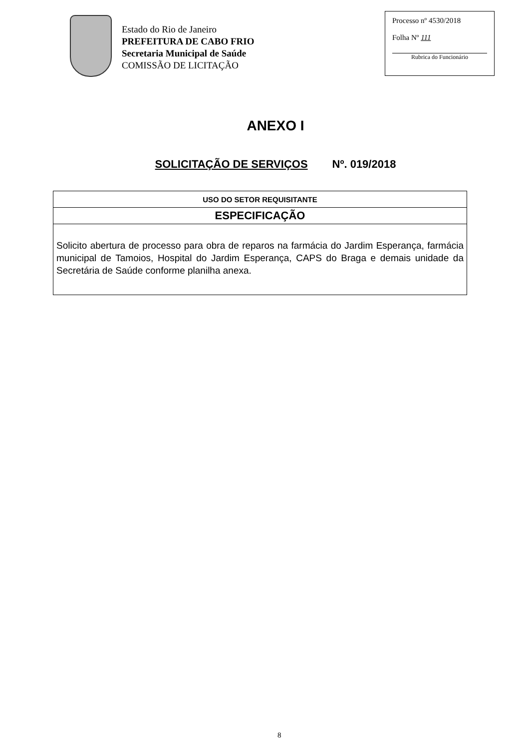Estado do Rio de Janeiro
PREFEITURA DE CABO FRIO
Secretaria Municipal de Saúde
COMISSÃO DE LICITAÇÃO
Processo nº 4530/2018
Folha Nº 111
Rubrica do Funcionário
ANEXO I
SOLICITAÇÃO DE SERVIÇOS Nº. 019/2018
| USO DO SETOR REQUISITANTE |
| ESPECIFICAÇÃO |
| Solicito abertura de processo para obra de reparos na farmácia do Jardim Esperança, farmácia municipal de Tamoios, Hospital do Jardim Esperança, CAPS do Braga e demais unidade da Secretária de Saúde conforme planilha anexa. |
8